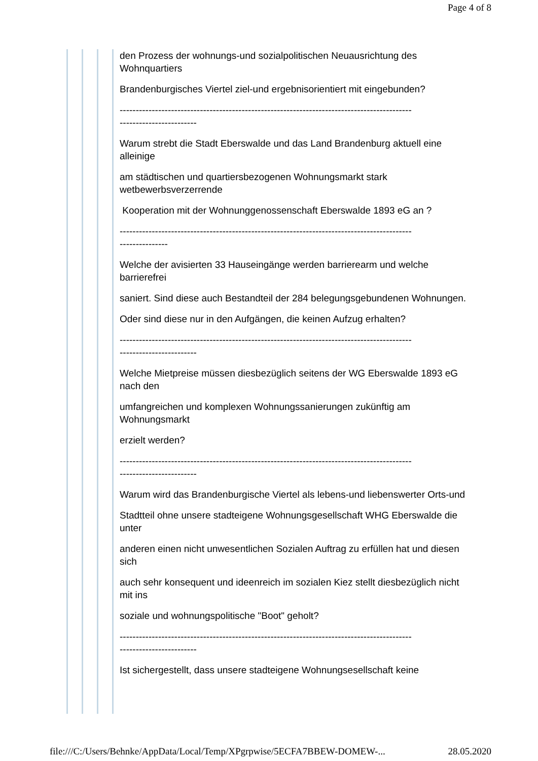Page 4 of 8
den Prozess der wohnungs-und sozialpolitischen Neuausrichtung des Wohnquartiers
Brandenburgisches Viertel ziel-und ergebnisorientiert mit eingebunden?
-------------------------------------------------------------------------------------------
------------------------
Warum strebt die Stadt Eberswalde und das Land Brandenburg aktuell eine alleinige
am städtischen und quartiersbezogenen Wohnungsmarkt stark wetbewerbsverzerrende
Kooperation mit der Wohnunggenossenschaft Eberswalde 1893 eG an ?
-------------------------------------------------------------------------------------------
---------------
Welche der avisierten 33 Hauseingänge werden barrierearm und welche barrierefrei
saniert. Sind diese auch Bestandteil der 284 belegungsgebundenen Wohnungen.
Oder sind diese nur in den Aufgängen, die keinen Aufzug erhalten?
-------------------------------------------------------------------------------------------
------------------------
Welche Mietpreise müssen diesbezüglich seitens der WG Eberswalde 1893 eG nach den
umfangreichen und komplexen Wohnungssanierungen zukünftig am Wohnungsmarkt
erzielt werden?
-------------------------------------------------------------------------------------------
------------------------
Warum wird das Brandenburgische Viertel als lebens-und liebenswerter Orts-und
Stadtteil ohne unsere stadteigene Wohnungsgesellschaft WHG Eberswalde die unter
anderen einen nicht unwesentlichen Sozialen Auftrag zu erfüllen hat und diesen sich
auch sehr konsequent und ideenreich im sozialen Kiez stellt diesbezüglich nicht mit ins
soziale und wohnungspolitische "Boot" geholt?
-------------------------------------------------------------------------------------------
------------------------
Ist sichergestellt, dass unsere stadteigene Wohnungsesellschaft keine
file:///C:/Users/Behnke/AppData/Local/Temp/XPgrpwise/5ECFA7BBEW-DOMEW-... 28.05.2020